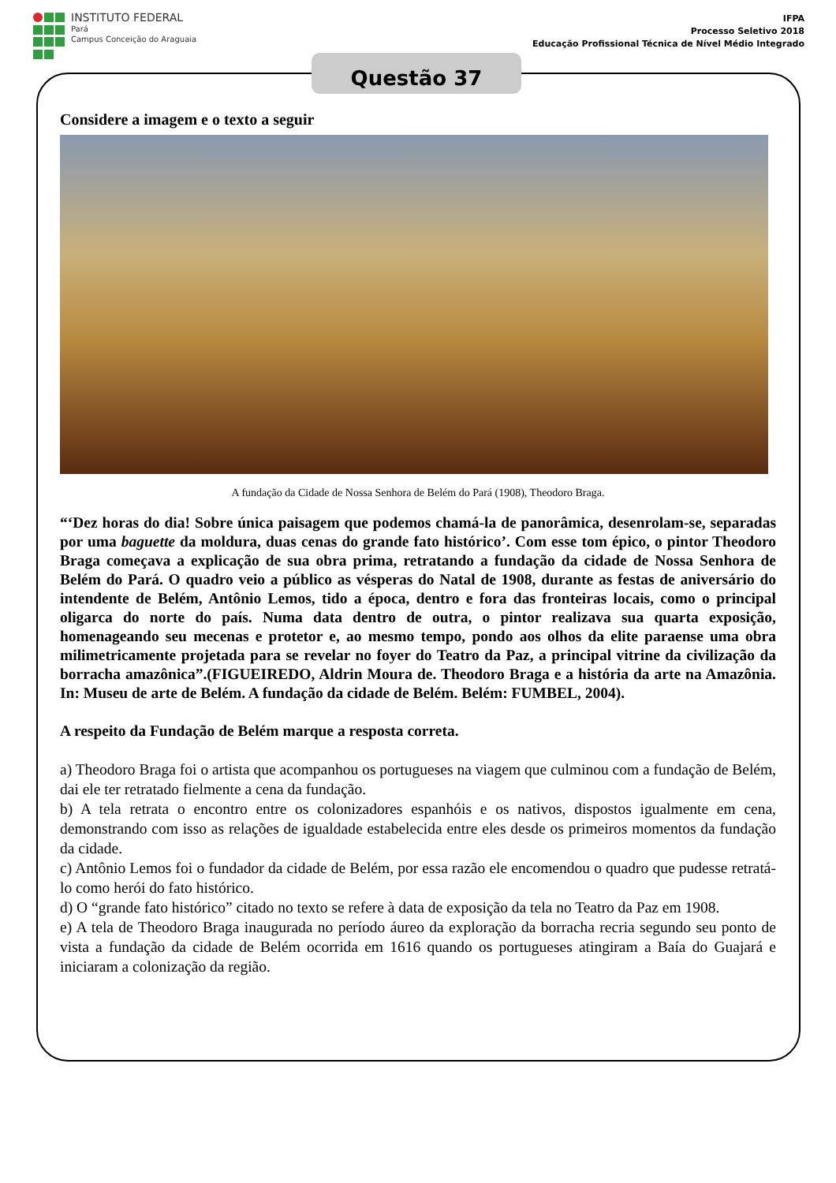INSTITUTO FEDERAL
Pará
Campus Conceição do Araguaia
IFPA
Processo Seletivo 2018
Educação Profissional Técnica de Nível Médio Integrado
Questão 37
Considere a imagem e o texto a seguir
A fundação da Cidade de Nossa Senhora de Belém do Pará (1908), Theodoro Braga.
“‘Dez horas do dia! Sobre única paisagem que podemos chamá-la de panorâmica, desenrolam-se, separadas por uma baguette da moldura, duas cenas do grande fato histórico’. Com esse tom épico, o pintor Theodoro Braga começava a explicação de sua obra prima, retratando a fundação da cidade de Nossa Senhora de Belém do Pará. O quadro veio a público as vésperas do Natal de 1908, durante as festas de aniversário do intendente de Belém, Antônio Lemos, tido a época, dentro e fora das fronteiras locais, como o principal oligarca do norte do país. Numa data dentro de outra, o pintor realizava sua quarta exposição, homenageando seu mecenas e protetor e, ao mesmo tempo, pondo aos olhos da elite paraense uma obra milimetricamente projetada para se revelar no foyer do Teatro da Paz, a principal vitrine da civilização da borracha amazônica”.(FIGUEIREDO, Aldrin Moura de. Theodoro Braga e a história da arte na Amazônia. In: Museu de arte de Belém. A fundação da cidade de Belém. Belém: FUMBEL, 2004).
A respeito da Fundação de Belém marque a resposta correta.
a) Theodoro Braga foi o artista que acompanhou os portugueses na viagem que culminou com a fundação de Belém, dai ele ter retratado fielmente a cena da fundação.
b) A tela retrata o encontro entre os colonizadores espanhóis e os nativos, dispostos igualmente em cena, demonstrando com isso as relações de igualdade estabelecida entre eles desde os primeiros momentos da fundação da cidade.
c) Antônio Lemos foi o fundador da cidade de Belém, por essa razão ele encomendou o quadro que pudesse retratá-lo como herói do fato histórico.
d) O “grande fato histórico” citado no texto se refere à data de exposição da tela no Teatro da Paz em 1908.
e) A tela de Theodoro Braga inaugurada no período áureo da exploração da borracha recria segundo seu ponto de vista a fundação da cidade de Belém ocorrida em 1616 quando os portugueses atingiram a Baía do Guajará e iniciaram a colonização da região.